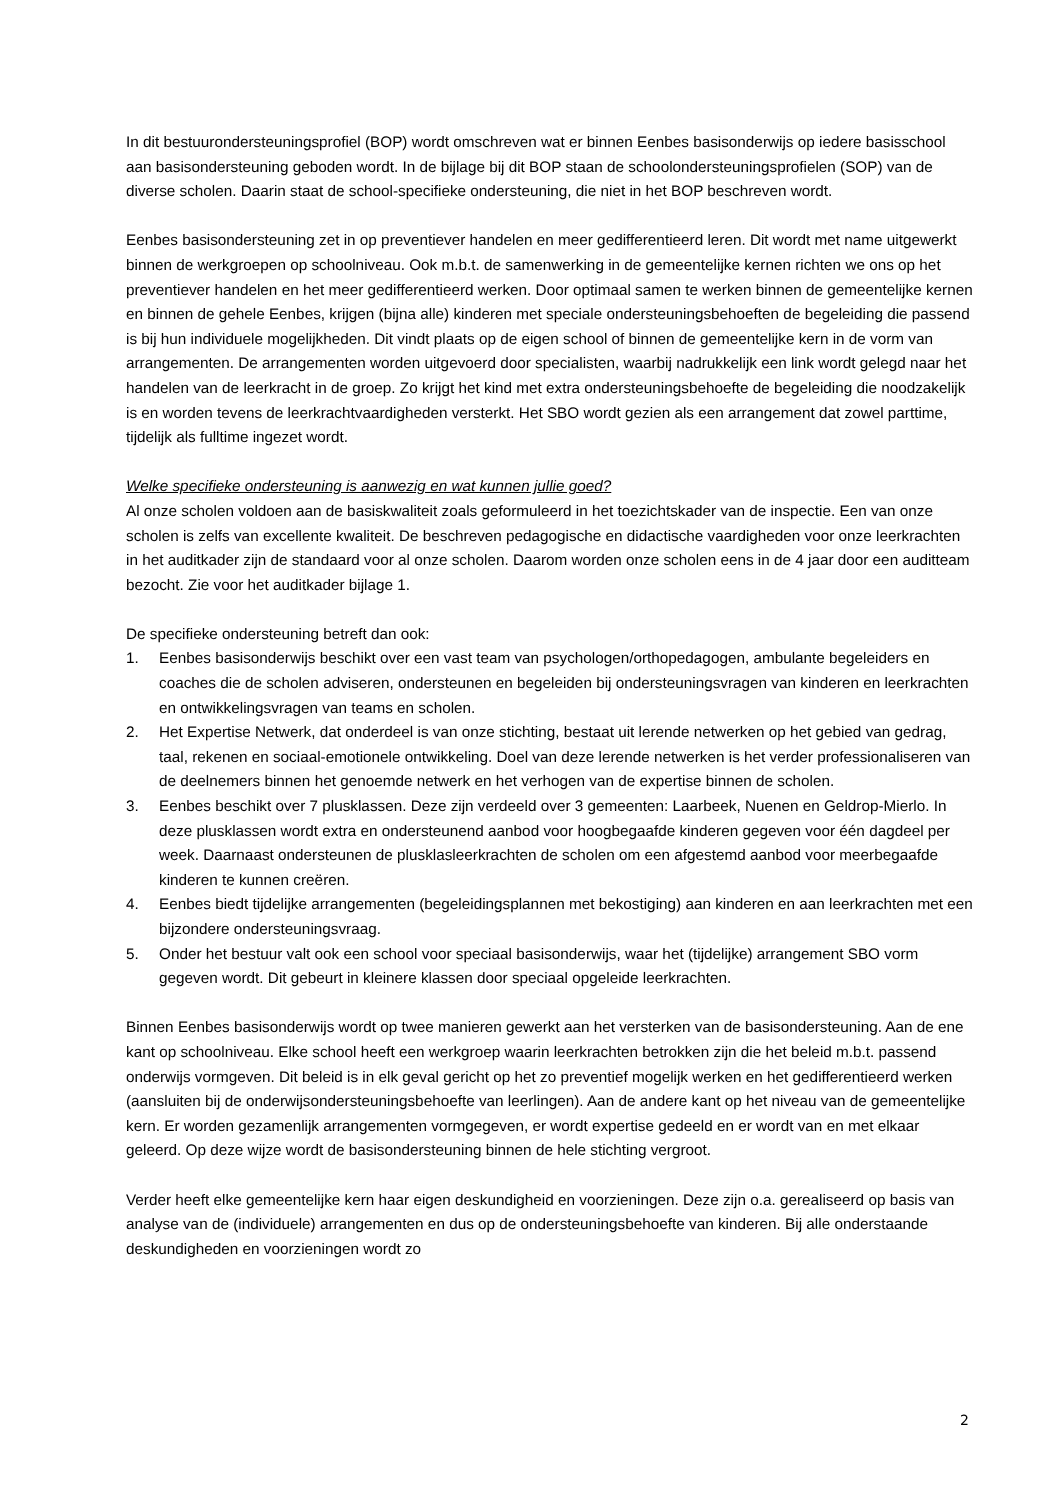In dit bestuurondersteuningsprofiel (BOP) wordt omschreven wat er binnen Eenbes basisonderwijs op iedere basisschool aan basisondersteuning geboden wordt. In de bijlage bij dit BOP staan de schoolondersteuningsprofielen (SOP) van de diverse scholen. Daarin staat de school-specifieke ondersteuning, die niet in het BOP beschreven wordt.
Eenbes basisondersteuning zet in op preventiever handelen en meer gedifferentieerd leren. Dit wordt met name uitgewerkt binnen de werkgroepen op schoolniveau. Ook m.b.t. de samenwerking in de gemeentelijke kernen richten we ons op het preventiever handelen en het meer gedifferentieerd werken. Door optimaal samen te werken binnen de gemeentelijke kernen en binnen de gehele Eenbes, krijgen (bijna alle) kinderen met speciale ondersteuningsbehoeften de begeleiding die passend is bij hun individuele mogelijkheden. Dit vindt plaats op de eigen school of binnen de gemeentelijke kern in de vorm van arrangementen. De arrangementen worden uitgevoerd door specialisten, waarbij nadrukkelijk een link wordt gelegd naar het handelen van de leerkracht in de groep. Zo krijgt het kind met extra ondersteuningsbehoefte de begeleiding die noodzakelijk is en worden tevens de leerkrachtvaardigheden versterkt. Het SBO wordt gezien als een arrangement dat zowel parttime, tijdelijk als fulltime ingezet wordt.
Welke specifieke ondersteuning is aanwezig en wat kunnen jullie goed?
Al onze scholen voldoen aan de basiskwaliteit zoals geformuleerd in het toezichtskader van de inspectie. Een van onze scholen is zelfs van excellente kwaliteit. De beschreven pedagogische en didactische vaardigheden voor onze leerkrachten in het auditkader zijn de standaard voor al onze scholen. Daarom worden onze scholen eens in de 4 jaar door een auditteam bezocht. Zie voor het auditkader bijlage 1.
De specifieke ondersteuning betreft dan ook:
1. Eenbes basisonderwijs beschikt over een vast team van psychologen/orthopedagogen, ambulante begeleiders en coaches die de scholen adviseren, ondersteunen en begeleiden bij ondersteuningsvragen van kinderen en leerkrachten en ontwikkelingsvragen van teams en scholen.
2. Het Expertise Netwerk, dat onderdeel is van onze stichting, bestaat uit lerende netwerken op het gebied van gedrag, taal, rekenen en sociaal-emotionele ontwikkeling. Doel van deze lerende netwerken is het verder professionaliseren van de deelnemers binnen het genoemde netwerk en het verhogen van de expertise binnen de scholen.
3. Eenbes beschikt over 7 plusklassen. Deze zijn verdeeld over 3 gemeenten: Laarbeek, Nuenen en Geldrop-Mierlo. In deze plusklassen wordt extra en ondersteunend aanbod voor hoogbegaafde kinderen gegeven voor één dagdeel per week. Daarnaast ondersteunen de plusklasleerkrachten de scholen om een afgestemd aanbod voor meerbegaafde kinderen te kunnen creëren.
4. Eenbes biedt tijdelijke arrangementen (begeleidingsplannen met bekostiging) aan kinderen en aan leerkrachten met een bijzondere ondersteuningsvraag.
5. Onder het bestuur valt ook een school voor speciaal basisonderwijs, waar het (tijdelijke) arrangement SBO vorm gegeven wordt. Dit gebeurt in kleinere klassen door speciaal opgeleide leerkrachten.
Binnen Eenbes basisonderwijs wordt op twee manieren gewerkt aan het versterken van de basisondersteuning. Aan de ene kant op schoolniveau. Elke school heeft een werkgroep waarin leerkrachten betrokken zijn die het beleid m.b.t. passend onderwijs vormgeven. Dit beleid is in elk geval gericht op het zo preventief mogelijk werken en het gedifferentieerd werken (aansluiten bij de onderwijsondersteuningsbehoefte van leerlingen). Aan de andere kant op het niveau van de gemeentelijke kern. Er worden gezamenlijk arrangementen vormgegeven, er wordt expertise gedeeld en er wordt van en met elkaar geleerd. Op deze wijze wordt de basisondersteuning binnen de hele stichting vergroot.
Verder heeft elke gemeentelijke kern haar eigen deskundigheid en voorzieningen. Deze zijn o.a. gerealiseerd op basis van analyse van de (individuele) arrangementen en dus op de ondersteuningsbehoefte van kinderen. Bij alle onderstaande deskundigheden en voorzieningen wordt zo
2